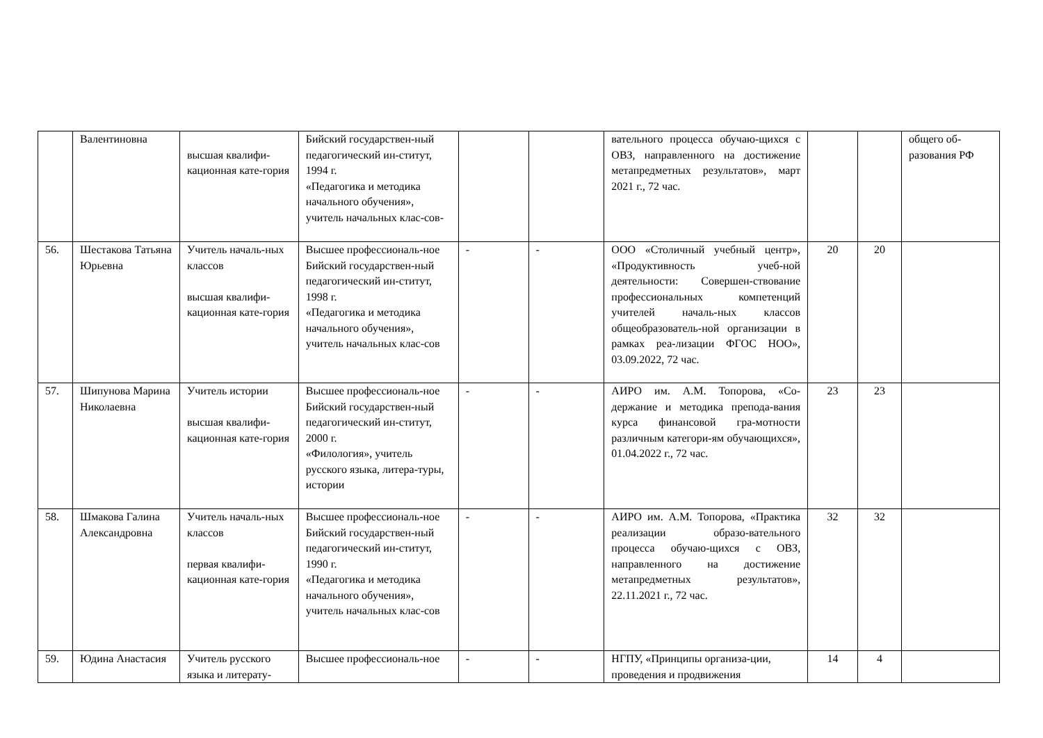| | Валентиновна | высшая квалифи-кационная кате-гория | Бийский государствен-ный педагогический ин-ститут, 1994 г. «Педагогика и методика начального обучения», учитель начальных клас-сов- | | | вательного процесса обучаю-щихся с ОВЗ, направленного на достижение метапредметных результатов», март 2021 г., 72 час. | | | общего об-разования РФ |
| 56. | Шестакова Татьяна Юрьевна | Учитель началь-ных классов высшая квалифи-кационная кате-гория | Высшее профессиональ-ное Бийский государствен-ный педагогический ин-ститут, 1998 г. «Педагогика и методика начального обучения», учитель начальных клас-сов | - | - | ООО «Столичный учебный центр», «Продуктивность учеб-ной деятельности: Совершен-ствование профессиональных компетенций учителей началь-ных классов общеобразователь-ной организации в рамках реа-лизации ФГОС НОО», 03.09.2022, 72 час. | 20 | 20 | |
| 57. | Шипунова Марина Николаевна | Учитель истории высшая квалифи-кационная кате-гория | Высшее профессиональ-ное Бийский государствен-ный педагогический ин-ститут, 2000 г. «Филология», учитель русского языка, литера-туры, истории | - | - | АИРО им. А.М. Топорова, «Со-держание и методика препода-вания курса финансовой гра-мотности различным категори-ям обучающихся», 01.04.2022 г., 72 час. | 23 | 23 | |
| 58. | Шмакова Галина Александровна | Учитель началь-ных классов первая квалифи-кационная кате-гория | Высшее профессиональ-ное Бийский государствен-ный педагогический ин-ститут, 1990 г. «Педагогика и методика начального обучения», учитель начальных клас-сов | - | - | АИРО им. А.М. Топорова, «Практика реализации образо-вательного процесса обучаю-щихся с ОВЗ, направленного на достижение метапредметных результатов», 22.11.2021 г., 72 час. | 32 | 32 | |
| 59. | Юдина Анастасия | Учитель русского языка и литерату- | Высшее профессиональ-ное | - | - | НГПУ, «Принципы организа-ции, проведения и продвижения | 14 | 4 | |